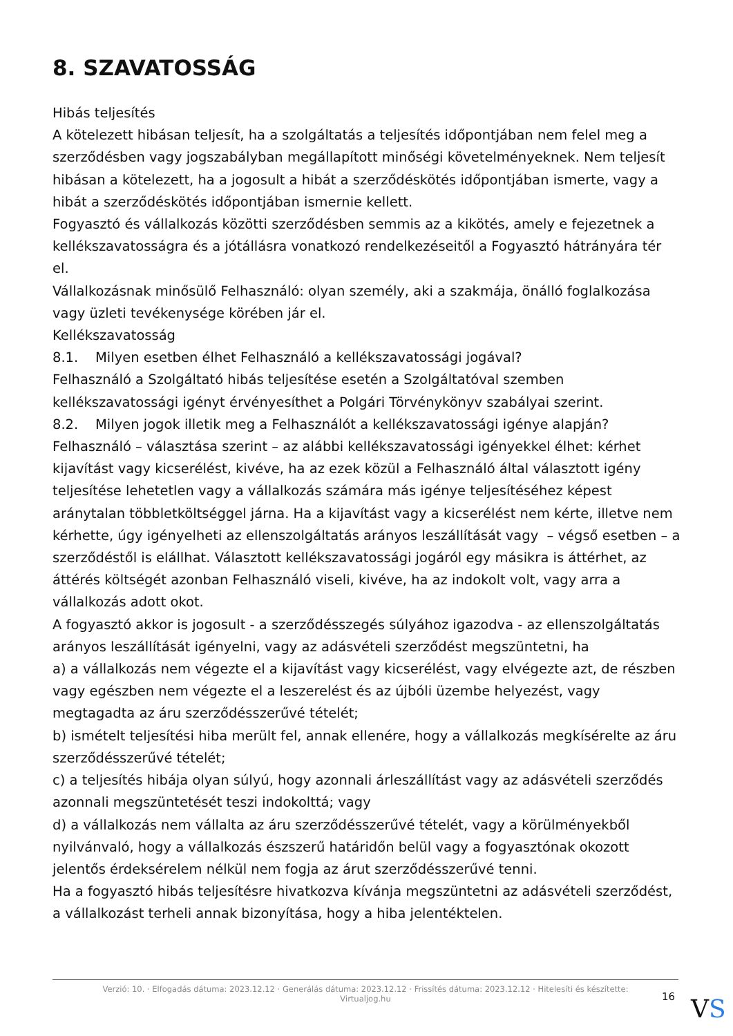8. SZAVATOSSÁG
Hibás teljesítés
A kötelezett hibásan teljesít, ha a szolgáltatás a teljesítés időpontjában nem felel meg a szerződésben vagy jogszabályban megállapított minőségi követelményeknek. Nem teljesít hibásan a kötelezett, ha a jogosult a hibát a szerződéskötés időpontjában ismerte, vagy a hibát a szerződéskötés időpontjában ismernie kellett.
Fogyasztó és vállalkozás közötti szerződésben semmis az a kikötés, amely e fejezetnek a kellékszavatosságra és a jótállásra vonatkozó rendelkezéseitől a Fogyasztó hátrányára tér el.
Vállalkozásnak minősülő Felhasználó: olyan személy, aki a szakmája, önálló foglalkozása vagy üzleti tevékenysége körében jár el.
Kellékszavatosság
8.1. Milyen esetben élhet Felhasználó a kellékszavatossági jogával?
Felhasználó a Szolgáltató hibás teljesítése esetén a Szolgáltatóval szemben kellékszavatossági igényt érvényesíthet a Polgári Törvénykönyv szabályai szerint.
8.2. Milyen jogok illetik meg a Felhasználót a kellékszavatossági igénye alapján?
Felhasználó – választása szerint – az alábbi kellékszavatossági igényekkel élhet: kérhet kijavítást vagy kicserélést, kivéve, ha az ezek közül a Felhasználó által választott igény teljesítése lehetetlen vagy a vállalkozás számára más igénye teljesítéséhez képest aránytalan többletköltséggel járna. Ha a kijavítást vagy a kicserélést nem kérte, illetve nem kérhette, úgy igényelheti az ellenszolgáltatás arányos leszállítását vagy – végső esetben – a szerződéstől is elállhat. Választott kellékszavatossági jogáról egy másikra is áttérhet, az áttérés költségét azonban Felhasználó viseli, kivéve, ha az indokolt volt, vagy arra a vállalkozás adott okot.
A fogyasztó akkor is jogosult - a szerződésszegés súlyához igazodva - az ellenszolgáltatás arányos leszállítását igényelni, vagy az adásvételi szerződést megszüntetni, ha
a) a vállalkozás nem végezte el a kijavítást vagy kicserélést, vagy elvégezte azt, de részben vagy egészben nem végezte el a leszerelést és az újbóli üzembe helyezést, vagy megtagadta az áru szerződésszerűvé tételét;
b) ismételt teljesítési hiba merült fel, annak ellenére, hogy a vállalkozás megkísérelte az áru szerződésszerűvé tételét;
c) a teljesítés hibája olyan súlyú, hogy azonnali árleszállítást vagy az adásvételi szerződés azonnali megszüntetését teszi indokolttá; vagy
d) a vállalkozás nem vállalta az áru szerződésszerűvé tételét, vagy a körülményekből nyilvánvaló, hogy a vállalkozás észszerű határidőn belül vagy a fogyasztónak okozott jelentős érdeksérelem nélkül nem fogja az árut szerződésszerűvé tenni.
Ha a fogyasztó hibás teljesítésre hivatkozva kívánja megszüntetni az adásvételi szerződést, a vállalkozást terheli annak bizonyítása, hogy a hiba jelentéktelen.
Verzió: 10. · Elfogadás dátuma: 2023.12.12 · Generálás dátuma: 2023.12.12 · Frissítés dátuma: 2023.12.12 · Hitelesíti és készítette:
Virtualjog.hu
16 VS